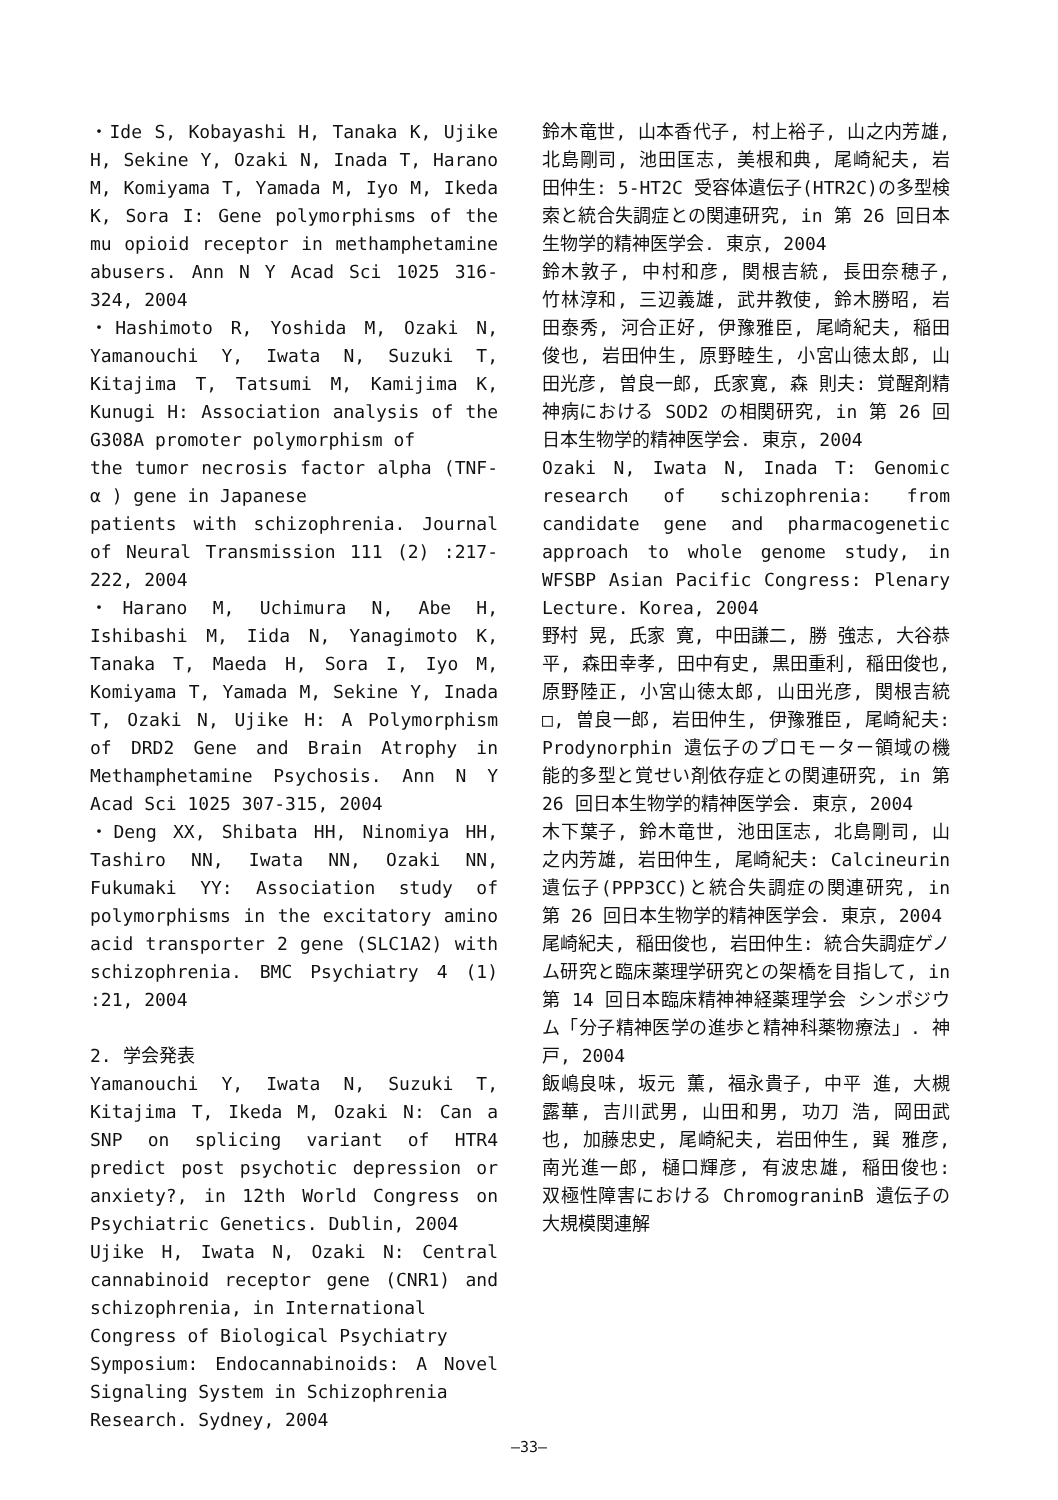・Ide S, Kobayashi H, Tanaka K, Ujike H, Sekine Y, Ozaki N, Inada T, Harano M, Komiyama T, Yamada M, Iyo M, Ikeda K, Sora I: Gene polymorphisms of the mu opioid receptor in methamphetamine abusers. Ann N Y Acad Sci 1025 316-324, 2004
・Hashimoto R, Yoshida M, Ozaki N, Yamanouchi Y, Iwata N, Suzuki T, Kitajima T, Tatsumi M, Kamijima K, Kunugi H: Association analysis of the G308A promoter polymorphism of
the tumor necrosis factor alpha (TNF-α ) gene in Japanese
patients with schizophrenia. Journal of Neural Transmission 111 (2) :217-222, 2004
・Harano M, Uchimura N, Abe H, Ishibashi M, Iida N, Yanagimoto K, Tanaka T, Maeda H, Sora I, Iyo M, Komiyama T, Yamada M, Sekine Y, Inada T, Ozaki N, Ujike H: A Polymorphism of DRD2 Gene and Brain Atrophy in Methamphetamine Psychosis. Ann N Y Acad Sci 1025 307-315, 2004
・Deng XX, Shibata HH, Ninomiya HH, Tashiro NN, Iwata NN, Ozaki NN, Fukumaki YY: Association study of polymorphisms in the excitatory amino acid transporter 2 gene (SLC1A2) with schizophrenia. BMC Psychiatry 4 (1) :21, 2004
2. 学会発表
Yamanouchi Y, Iwata N, Suzuki T, Kitajima T, Ikeda M, Ozaki N: Can a SNP on splicing variant of HTR4 predict post psychotic depression or anxiety?, in 12th World Congress on Psychiatric Genetics. Dublin, 2004
Ujike H, Iwata N, Ozaki N: Central cannabinoid receptor gene (CNR1) and schizophrenia, in International
Congress of Biological Psychiatry
Symposium: Endocannabinoids: A Novel Signaling System in Schizophrenia
Research. Sydney, 2004
鈴木竜世, 山本香代子, 村上裕子, 山之内芳雄, 北島剛司, 池田匡志, 美根和典, 尾崎紀夫, 岩田仲生: 5-HT2C 受容体遺伝子(HTR2C)の多型検索と統合失調症との関連研究, in 第 26 回日本生物学的精神医学会. 東京, 2004
鈴木敦子, 中村和彦, 関根吉統, 長田奈穂子, 竹林淳和, 三辺義雄, 武井教使, 鈴木勝昭, 岩田泰秀, 河合正好, 伊豫雅臣, 尾崎紀夫, 稲田俊也, 岩田仲生, 原野睦生, 小宮山徳太郎, 山田光彦, 曽良一郎, 氏家寛, 森 則夫: 覚醒剤精神病における SOD2 の相関研究, in 第 26 回日本生物学的精神医学会. 東京, 2004
Ozaki N, Iwata N, Inada T: Genomic research of schizophrenia: from candidate gene and pharmacogenetic approach to whole genome study, in WFSBP Asian Pacific Congress: Plenary Lecture. Korea, 2004
野村 晃, 氏家 寛, 中田謙二, 勝 強志, 大谷恭平, 森田幸孝, 田中有史, 黒田重利, 稲田俊也, 原野陸正, 小宮山徳太郎, 山田光彦, 関根吉統□, 曽良一郎, 岩田仲生, 伊豫雅臣, 尾崎紀夫: Prodynorphin 遺伝子のプロモーター領域の機能的多型と覚せい剤依存症との関連研究, in 第 26 回日本生物学的精神医学会. 東京, 2004
木下葉子, 鈴木竜世, 池田匡志, 北島剛司, 山之内芳雄, 岩田仲生, 尾崎紀夫: Calcineurin遺伝子(PPP3CC)と統合失調症の関連研究, in 第 26 回日本生物学的精神医学会. 東京, 2004
尾崎紀夫, 稲田俊也, 岩田仲生: 統合失調症ゲノム研究と臨床薬理学研究との架橋を目指して, in 第 14 回日本臨床精神神経薬理学会 シンポジウム「分子精神医学の進歩と精神科薬物療法」. 神戸, 2004
飯嶋良味, 坂元 薫, 福永貴子, 中平 進, 大槻露華, 吉川武男, 山田和男, 功刀 浩, 岡田武也, 加藤忠史, 尾崎紀夫, 岩田仲生, 巽 雅彦, 南光進一郎, 樋口輝彦, 有波忠雄, 稲田俊也: 双極性障害における ChromograninB 遺伝子の大規模関連解
—33—